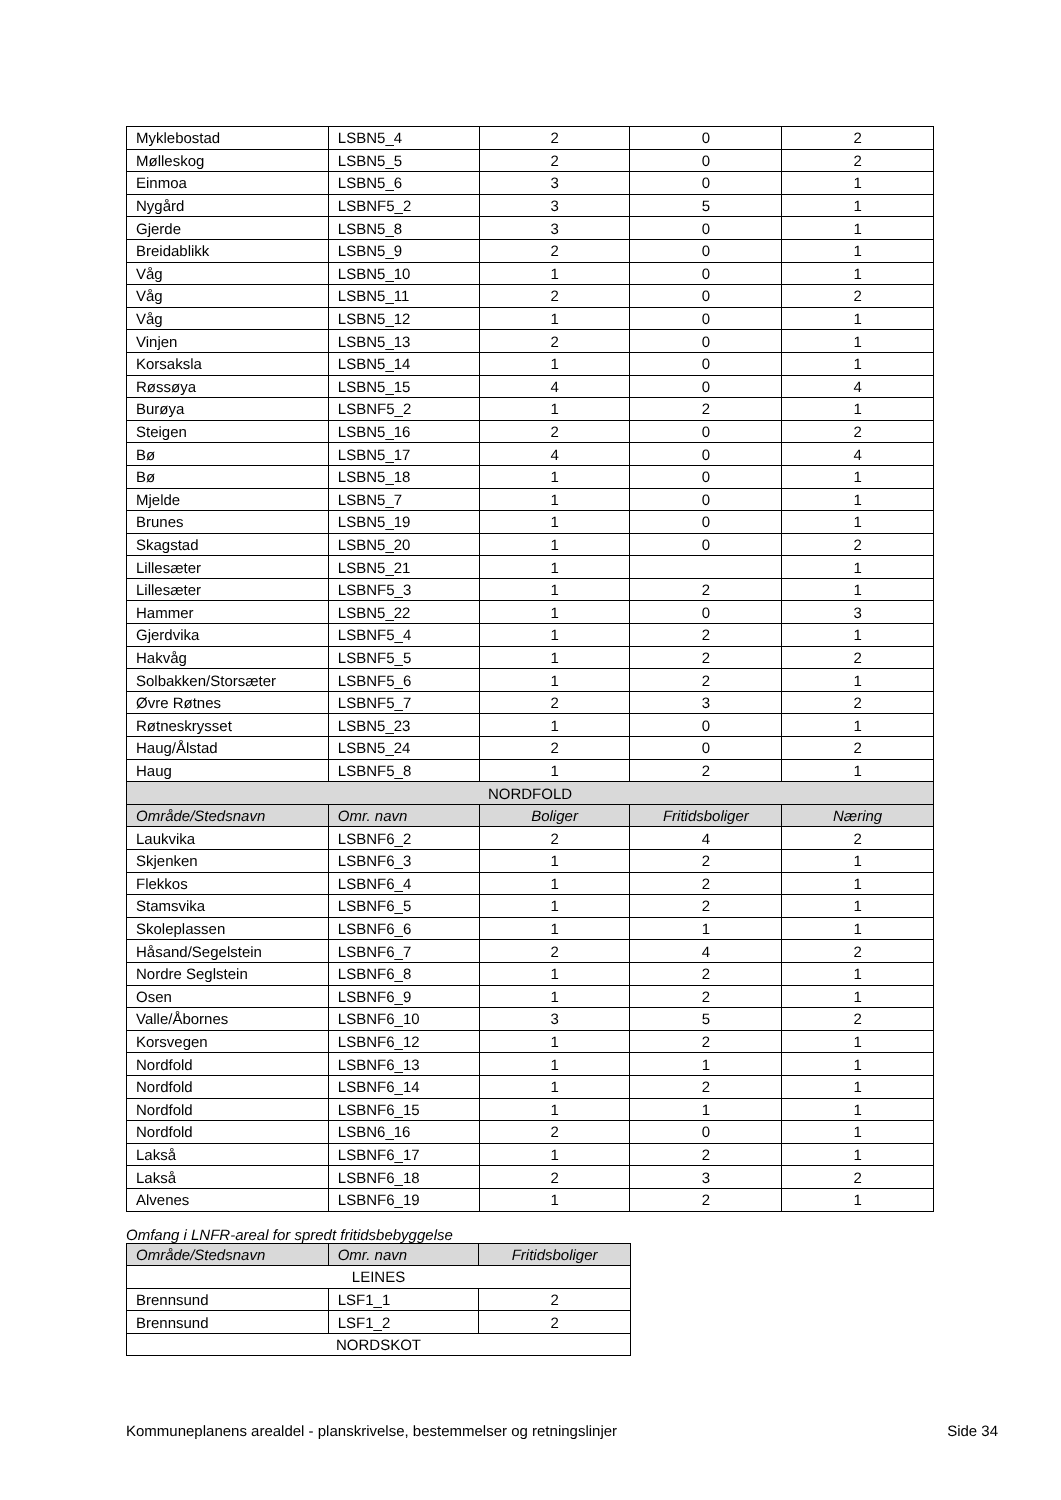| Myklebostad | LSBN5_4 | 2 | 0 | 2 |
| Mølleskog | LSBN5_5 | 2 | 0 | 2 |
| Einmoa | LSBN5_6 | 3 | 0 | 1 |
| Nygård | LSBNF5_2 | 3 | 5 | 1 |
| Gjerde | LSBN5_8 | 3 | 0 | 1 |
| Breidablikk | LSBN5_9 | 2 | 0 | 1 |
| Våg | LSBN5_10 | 1 | 0 | 1 |
| Våg | LSBN5_11 | 2 | 0 | 2 |
| Våg | LSBN5_12 | 1 | 0 | 1 |
| Vinjen | LSBN5_13 | 2 | 0 | 1 |
| Korsaksla | LSBN5_14 | 1 | 0 | 1 |
| Røssøya | LSBN5_15 | 4 | 0 | 4 |
| Burøya | LSBNF5_2 | 1 | 2 | 1 |
| Steigen | LSBN5_16 | 2 | 0 | 2 |
| Bø | LSBN5_17 | 4 | 0 | 4 |
| Bø | LSBN5_18 | 1 | 0 | 1 |
| Mjelde | LSBN5_7 | 1 | 0 | 1 |
| Brunes | LSBN5_19 | 1 | 0 | 1 |
| Skagstad | LSBN5_20 | 1 | 0 | 2 |
| Lillesæter | LSBN5_21 | 1 | | 1 |
| Lillesæter | LSBNF5_3 | 1 | 2 | 1 |
| Hammer | LSBN5_22 | 1 | 0 | 3 |
| Gjerdvika | LSBNF5_4 | 1 | 2 | 1 |
| Hakvåg | LSBNF5_5 | 1 | 2 | 2 |
| Solbakken/Storsæter | LSBNF5_6 | 1 | 2 | 1 |
| Øvre Røtnes | LSBNF5_7 | 2 | 3 | 2 |
| Røtneskrysset | LSBN5_23 | 1 | 0 | 1 |
| Haug/Ålstad | LSBN5_24 | 2 | 0 | 2 |
| Haug | LSBNF5_8 | 1 | 2 | 1 |
| NORDFOLD | | | | |
| Område/Stedsnavn | Omr. navn | Boliger | Fritidsboliger | Næring |
| Laukvika | LSBNF6_2 | 2 | 4 | 2 |
| Skjenken | LSBNF6_3 | 1 | 2 | 1 |
| Flekkos | LSBNF6_4 | 1 | 2 | 1 |
| Stamsvika | LSBNF6_5 | 1 | 2 | 1 |
| Skoleplassen | LSBNF6_6 | 1 | 1 | 1 |
| Håsand/Segelstein | LSBNF6_7 | 2 | 4 | 2 |
| Nordre Seglstein | LSBNF6_8 | 1 | 2 | 1 |
| Osen | LSBNF6_9 | 1 | 2 | 1 |
| Valle/Åbornes | LSBNF6_10 | 3 | 5 | 2 |
| Korsvegen | LSBNF6_12 | 1 | 2 | 1 |
| Nordfold | LSBNF6_13 | 1 | 1 | 1 |
| Nordfold | LSBNF6_14 | 1 | 2 | 1 |
| Nordfold | LSBNF6_15 | 1 | 1 | 1 |
| Nordfold | LSBN6_16 | 2 | 0 | 1 |
| Lakså | LSBNF6_17 | 1 | 2 | 1 |
| Lakså | LSBNF6_18 | 2 | 3 | 2 |
| Alvenes | LSBNF6_19 | 1 | 2 | 1 |
Omfang i LNFR-areal for spredt fritidsbebyggelse
| Område/Stedsnavn | Omr. navn | Fritidsboliger |
| LEINES | | |
| Brennsund | LSF1_1 | 2 |
| Brennsund | LSF1_2 | 2 |
| NORDSKOT | | |
Kommuneplanens arealdel - planskrivelse, bestemmelser og retningslinjer Side 34